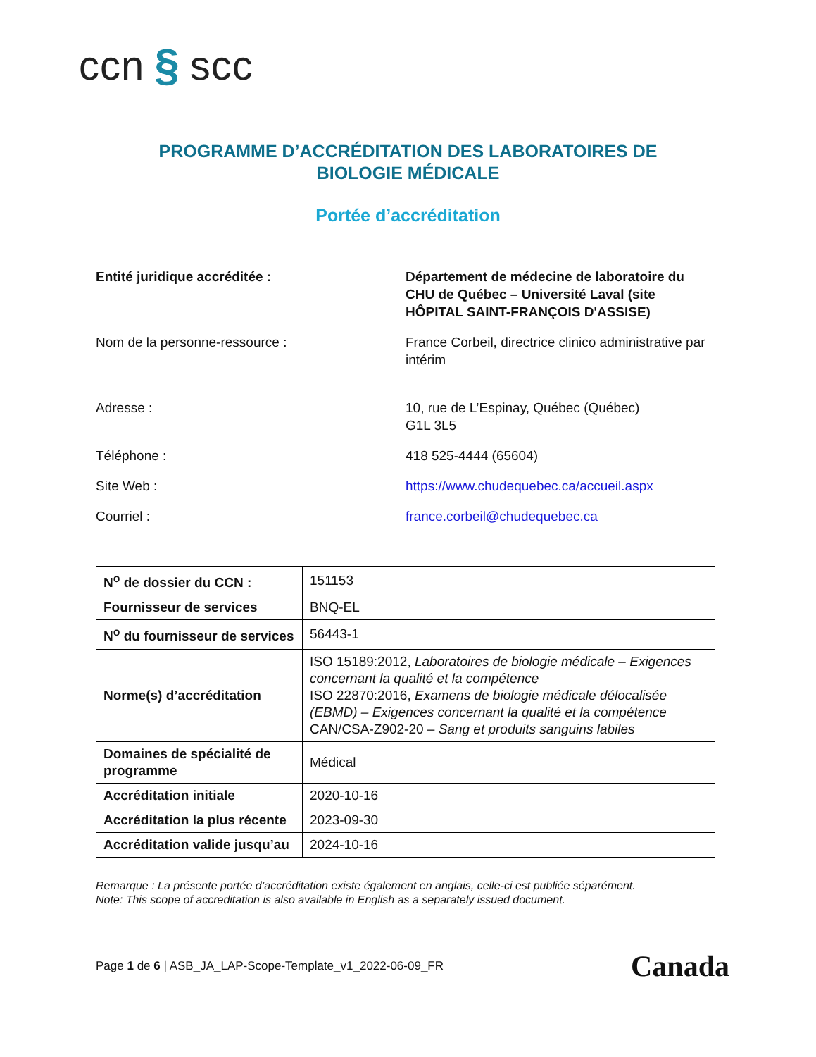ccn § scc
PROGRAMME D’ACCRÉDITATION DES LABORATOIRES DE
BIOLOGIE MÉDICALE
Portée d’accréditation
| Entité juridique accréditée : | Département de médecine de laboratoire du CHU de Québec – Université Laval (site HÔPITAL SAINT-FRANÇOIS D'ASSISE) |
| Nom de la personne-ressource : | France Corbeil, directrice clinico administrative par intérim |
| Adresse : | 10, rue de L’Espinay, Québec (Québec) G1L 3L5 |
| Téléphone : | 418 525-4444 (65604) |
| Site Web : | https://www.chudequebec.ca/accueil.aspx |
| Courriel : | france.corbeil@chudequebec.ca |
| N<sup>o</sup> de dossier du CCN : | 151153 |
| Fournisseur de services | BNQ-EL |
| N<sup>o</sup> du fournisseur de services | 56443-1 |
| Norme(s) d’accréditation | ISO 15189:2012, Laboratoires de biologie médicale – Exigences concernant la qualité et la compétence ISO 22870:2016, Examens de biologie médicale délocalisée (EBMD) – Exigences concernant la qualité et la compétence CAN/CSA-Z902-20 – Sang et produits sanguins labiles |
| Domaines de spécialité de programme | Médical |
| Accréditation initiale | 2020-10-16 |
| Accréditation la plus récente | 2023-09-30 |
| Accréditation valide jusqu’au | 2024-10-16 |
Remarque : La présente portée d’accréditation existe également en anglais, celle-ci est publiée séparément.
Note: This scope of accreditation is also available in English as a separately issued document.
Page 1 de 6 | ASB_JA_LAP-Scope-Template_v1_2022-06-09_FR Canada